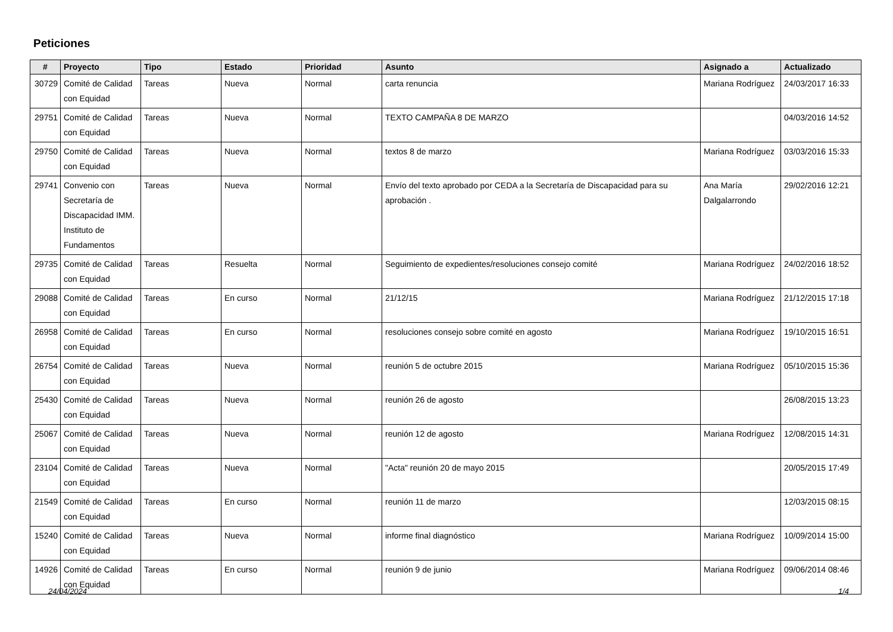Peticiones
| # | Proyecto | Tipo | Estado | Prioridad | Asunto | Asignado a | Actualizado |
| --- | --- | --- | --- | --- | --- | --- | --- |
| 30729 | Comité de Calidad con Equidad | Tareas | Nueva | Normal | carta renuncia | Mariana Rodríguez | 24/03/2017 16:33 |
| 29751 | Comité de Calidad con Equidad | Tareas | Nueva | Normal | TEXTO CAMPAÑA 8 DE MARZO | | 04/03/2016 14:52 |
| 29750 | Comité de Calidad con Equidad | Tareas | Nueva | Normal | textos 8 de marzo | Mariana Rodríguez | 03/03/2016 15:33 |
| 29741 | Convenio con Secretaría de Discapacidad IMM. Instituto de Fundamentos | Tareas | Nueva | Normal | Envío del texto aprobado por CEDA a la Secretaría de Discapacidad para su aprobación . | Ana María Dalgalarrondo | 29/02/2016 12:21 |
| 29735 | Comité de Calidad con Equidad | Tareas | Resuelta | Normal | Seguimiento de expedientes/resoluciones consejo comité | Mariana Rodríguez | 24/02/2016 18:52 |
| 29088 | Comité de Calidad con Equidad | Tareas | En curso | Normal | 21/12/15 | Mariana Rodríguez | 21/12/2015 17:18 |
| 26958 | Comité de Calidad con Equidad | Tareas | En curso | Normal | resoluciones consejo sobre comité en agosto | Mariana Rodríguez | 19/10/2015 16:51 |
| 26754 | Comité de Calidad con Equidad | Tareas | Nueva | Normal | reunión 5 de octubre 2015 | Mariana Rodríguez | 05/10/2015 15:36 |
| 25430 | Comité de Calidad con Equidad | Tareas | Nueva | Normal | reunión 26 de agosto | | 26/08/2015 13:23 |
| 25067 | Comité de Calidad con Equidad | Tareas | Nueva | Normal | reunión 12 de agosto | Mariana Rodríguez | 12/08/2015 14:31 |
| 23104 | Comité de Calidad con Equidad | Tareas | Nueva | Normal | "Acta" reunión 20 de mayo 2015 | | 20/05/2015 17:49 |
| 21549 | Comité de Calidad con Equidad | Tareas | En curso | Normal | reunión 11 de marzo | | 12/03/2015 08:15 |
| 15240 | Comité de Calidad con Equidad | Tareas | Nueva | Normal | informe final diagnóstico | Mariana Rodríguez | 10/09/2014 15:00 |
| 14926 | Comité de Calidad con Equidad | Tareas | En curso | Normal | reunión 9 de junio | Mariana Rodríguez | 09/06/2014 08:46 |
24/04/2024 1/4